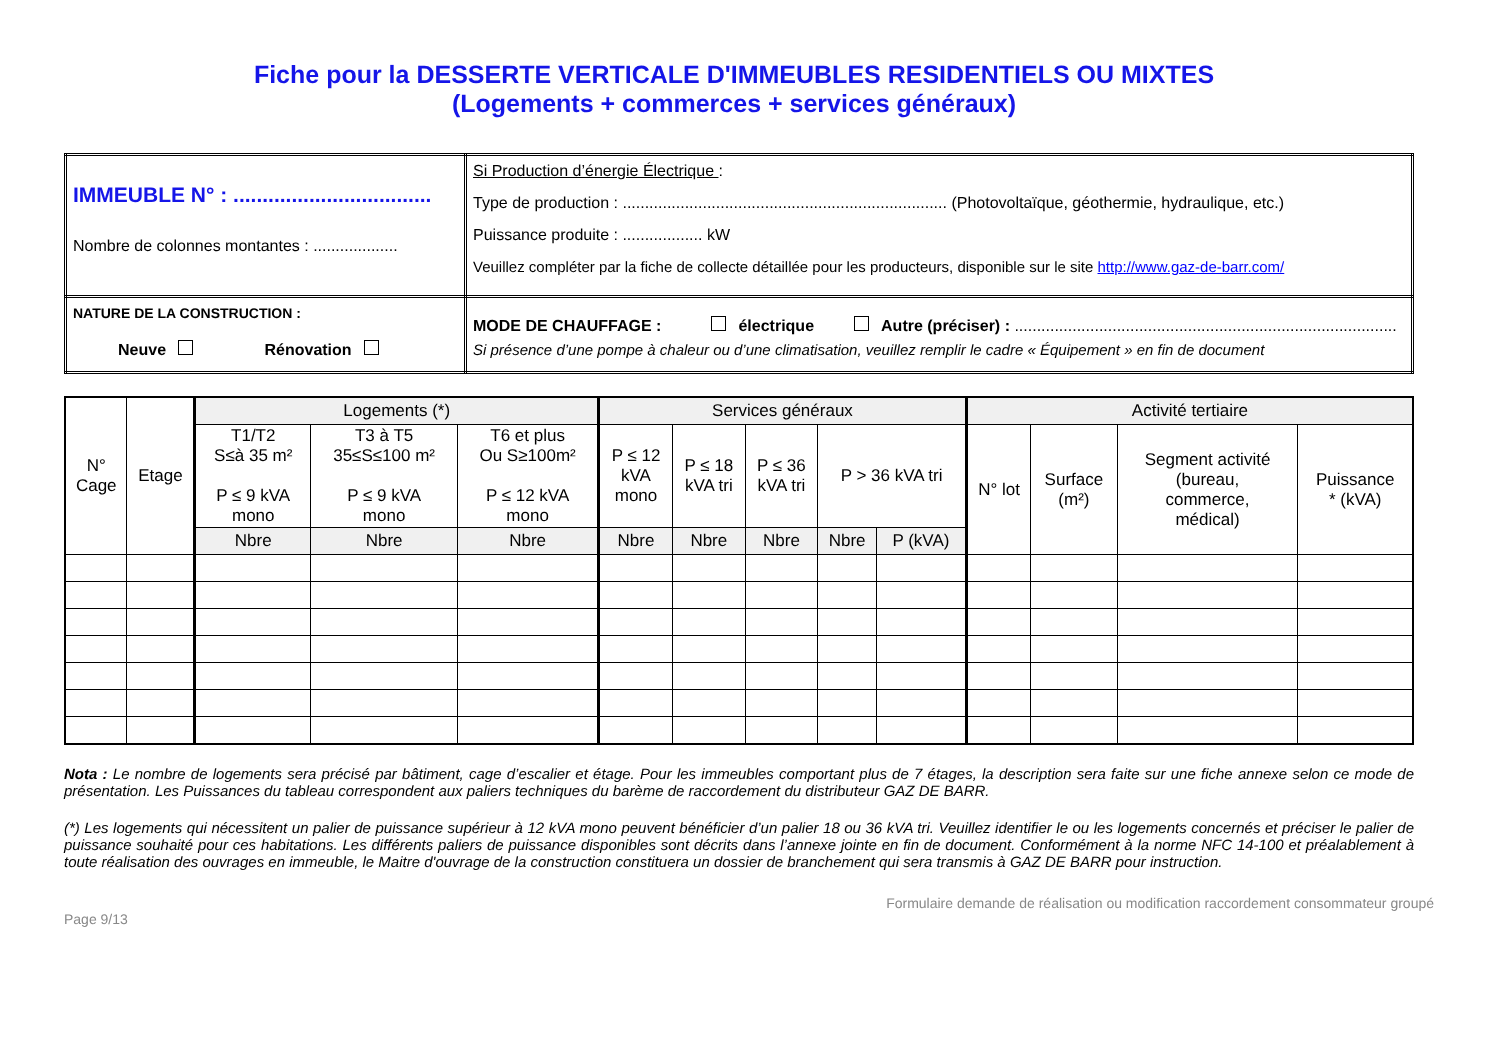Fiche pour la DESSERTE VERTICALE D'IMMEUBLES RESIDENTIELS OU MIXTES
(Logements + commerces + services généraux)
| IMMEUBLE N° : .................................. Nombre de colonnes montantes : ................... | Si Production d’énergie Électrique : Type de production : ......................................................................... (Photovoltaïque, géothermie, hydraulique, etc.) Puissance produite : .................. kW Veuillez compléter par la fiche de collecte détaillée pour les producteurs, disponible sur le site http://www.gaz-de-barr.com/ |
| NATURE DE LA CONSTRUCTION : Neuve Rénovation | MODE DE CHAUFFAGE : électrique Autre (préciser) : ...................................................................................... Si présence d’une pompe à chaleur ou d’une climatisation, veuillez remplir le cadre « Équipement » en fin de document |
| N° Cage | Etage | Logements (*) | | | Services généraux | | | | | Activité tertiaire | | | |
| --- | --- | --- | --- | --- | --- | --- | --- | --- | --- | --- | --- | --- | --- |
| | | T1/T2 S≤à 35 m² P ≤ 9 kVA mono | T3 à T5 35≤S≤100 m² P ≤ 9 kVA mono | T6 et plus Ou S≥100m² P ≤ 12 kVA mono | P ≤ 12 kVA mono | P ≤ 18 kVA tri | P ≤ 36 kVA tri | P > 36 kVA tri | | N° lot | Surface (m²) | Segment activité (bureau, commerce, médical) | Puissance * (kVA) |
| | | Nbre | Nbre | Nbre | Nbre | Nbre | Nbre | Nbre | P (kVA) | | | | |
Nota : Le nombre de logements sera précisé par bâtiment, cage d’escalier et étage. Pour les immeubles comportant plus de 7 étages, la description sera faite sur une fiche annexe selon ce mode de présentation. Les Puissances du tableau correspondent aux paliers techniques du barème de raccordement du distributeur GAZ DE BARR.
(*) Les logements qui nécessitent un palier de puissance supérieur à 12 kVA mono peuvent bénéficier d’un palier 18 ou 36 kVA tri. Veuillez identifier le ou les logements concernés et préciser le palier de puissance souhaité pour ces habitations. Les différents paliers de puissance disponibles sont décrits dans l’annexe jointe en fin de document. Conformément à la norme NFC 14-100 et préalablement à toute réalisation des ouvrages en immeuble, le Maitre d'ouvrage de la construction constituera un dossier de branchement qui sera transmis à GAZ DE BARR pour instruction.
Formulaire demande de réalisation ou modification raccordement consommateur groupé
Page 9/13